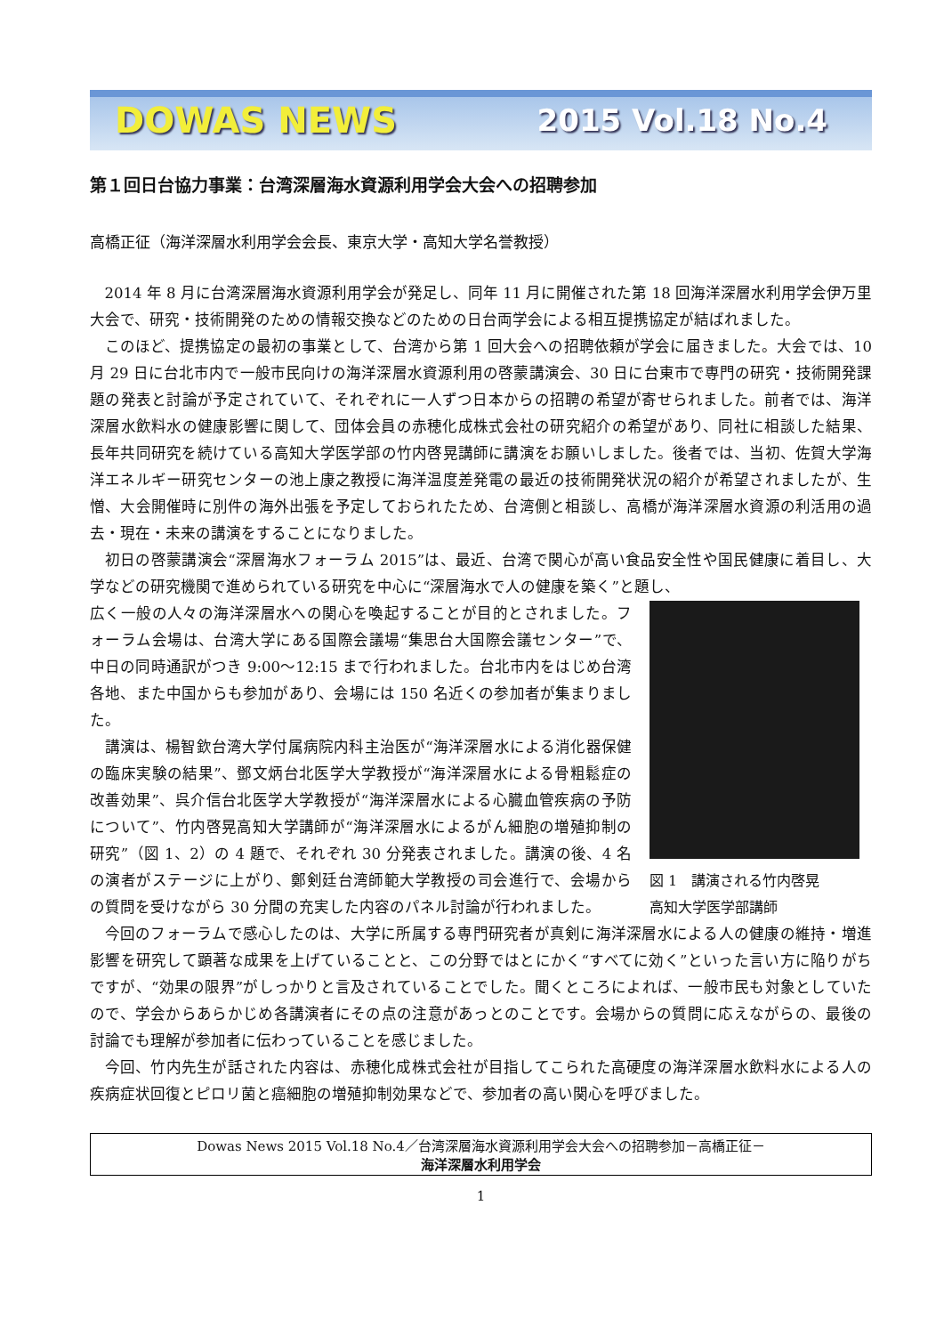DOWAS NEWS 2015 Vol.18 No.4
第１回日台協力事業：台湾深層海水資源利用学会大会への招聘参加
高橋正征（海洋深層水利用学会会長、東京大学・高知大学名誉教授）
2014 年 8 月に台湾深層海水資源利用学会が発足し、同年 11 月に開催された第 18 回海洋深層水利用学会伊万里大会で、研究・技術開発のための情報交換などのための日台両学会による相互提携協定が結ばれました。
このほど、提携協定の最初の事業として、台湾から第 1 回大会への招聘依頼が学会に届きました。大会では、10 月 29 日に台北市内で一般市民向けの海洋深層水資源利用の啓蒙講演会、30 日に台東市で専門の研究・技術開発課題の発表と討論が予定されていて、それぞれに一人ずつ日本からの招聘の希望が寄せられました。前者では、海洋深層水飲料水の健康影響に関して、団体会員の赤穂化成株式会社の研究紹介の希望があり、同社に相談した結果、長年共同研究を続けている高知大学医学部の竹内啓晃講師に講演をお願いしました。後者では、当初、佐賀大学海洋エネルギー研究センターの池上康之教授に海洋温度差発電の最近の技術開発状況の紹介が希望されましたが、生憎、大会開催時に別件の海外出張を予定しておられたため、台湾側と相談し、高橋が海洋深層水資源の利活用の過去・現在・未来の講演をすることになりました。
初日の啓蒙講演会“深層海水フォーラム 2015”は、最近、台湾で関心が高い食品安全性や国民健康に着目し、大学などの研究機関で進められている研究を中心に“深層海水で人の健康を築く”と題し、
図 1　講演される竹内啓晃
高知大学医学部講師
広く一般の人々の海洋深層水への関心を喚起することが目的とされました。フォーラム会場は、台湾大学にある国際会議場“集思台大国際会議センター”で、中日の同時通訳がつき 9:00～12:15 まで行われました。台北市内をはじめ台湾各地、また中国からも参加があり、会場には 150 名近くの参加者が集まりました。
講演は、楊智欽台湾大学付属病院内科主治医が“海洋深層水による消化器保健の臨床実験の結果”、鄧文炳台北医学大学教授が“海洋深層水による骨粗鬆症の改善効果”、呉介信台北医学大学教授が“海洋深層水による心臓血管疾病の予防について”、竹内啓晃高知大学講師が“海洋深層水によるがん細胞の増殖抑制の研究”（図 1、2）の 4 題で、それぞれ 30 分発表されました。講演の後、4 名の演者がステージに上がり、鄭剣廷台湾師範大学教授の司会進行で、会場からの質問を受けながら 30 分間の充実した内容のパネル討論が行われました。
今回のフォーラムで感心したのは、大学に所属する専門研究者が真剣に海洋深層水による人の健康の維持・増進影響を研究して顕著な成果を上げていることと、この分野ではとにかく“すべてに効く”といった言い方に陥りがちですが、“効果の限界”がしっかりと言及されていることでした。聞くところによれば、一般市民も対象としていたので、学会からあらかじめ各講演者にその点の注意があっとのことです。会場からの質問に応えながらの、最後の討論でも理解が参加者に伝わっていることを感じました。
今回、竹内先生が話された内容は、赤穂化成株式会社が目指してこられた高硬度の海洋深層水飲料水による人の疾病症状回復とピロリ菌と癌細胞の増殖抑制効果などで、参加者の高い関心を呼びました。
Dowas News 2015 Vol.18 No.4／台湾深層海水資源利用学会大会への招聘参加－高橋正征－
海洋深層水利用学会
1